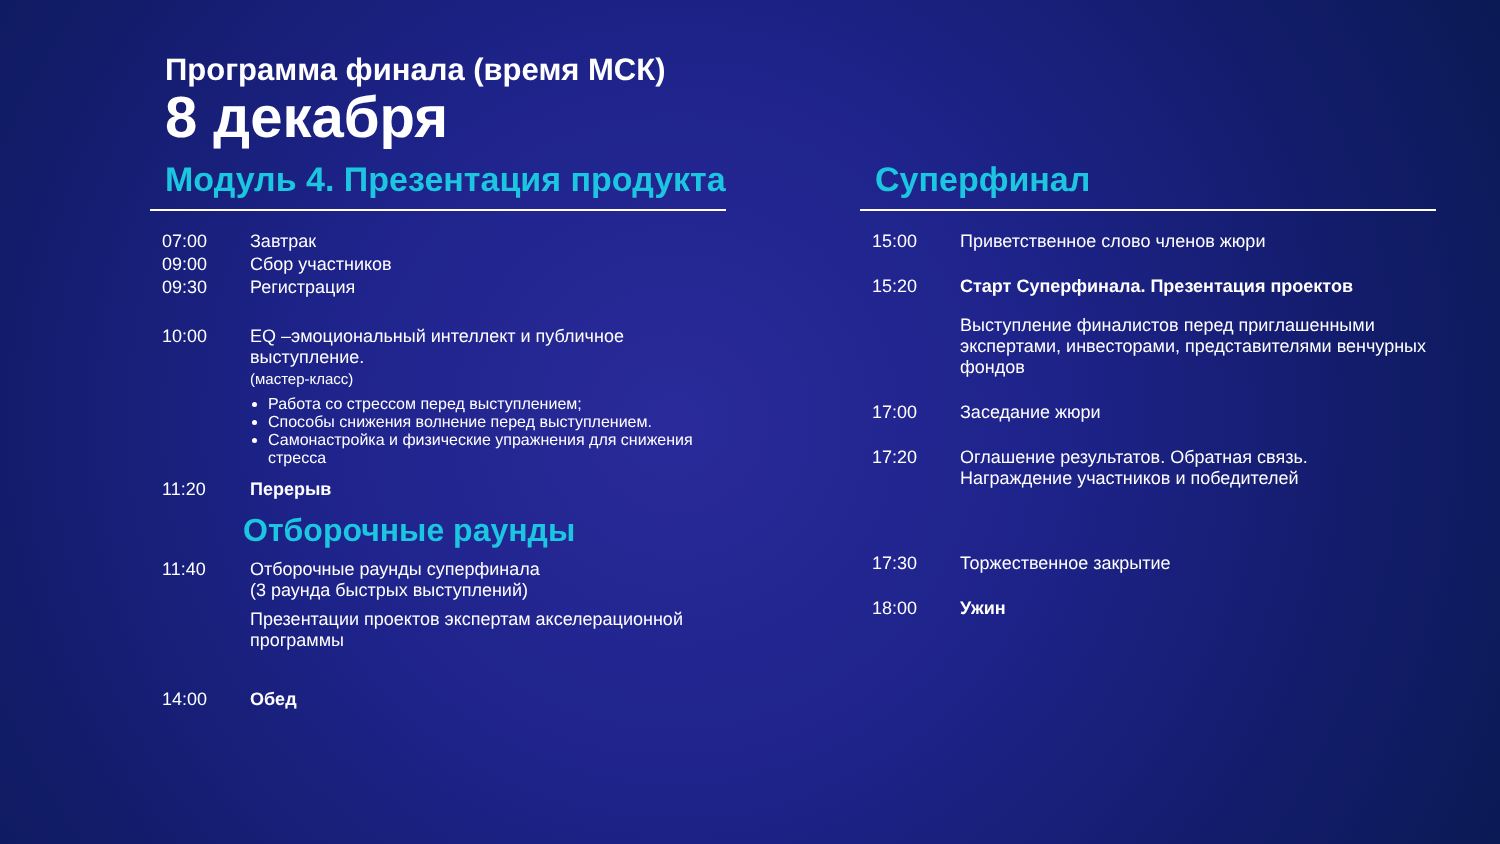Программа финала (время МСК)
8 декабря
Модуль 4. Презентация продукта
07:00 Завтрак
09:00 Сбор участников
09:30 Регистрация
10:00 EQ –эмоциональный интеллект и публичное выступление.
(мастер-класс)
Работа со стрессом перед выступлением;
Способы снижения волнение перед выступлением.
Самонастройка и физические упражнения для снижения стресса
11:20 Перерыв
Отборочные раунды
11:40 Отборочные раунды суперфинала
(3 раунда быстрых выступлений)
Презентации проектов экспертам акселерационной программы
14:00 Обед
Суперфинал
15:00 Приветственное слово членов жюри
15:20 Старт Суперфинала. Презентация проектов
Выступление финалистов перед приглашенными экспертами, инвесторами, представителями венчурных фондов
17:00 Заседание жюри
17:20 Оглашение результатов. Обратная связь.
Награждение участников и победителей
17:30 Торжественное закрытие
18:00 Ужин